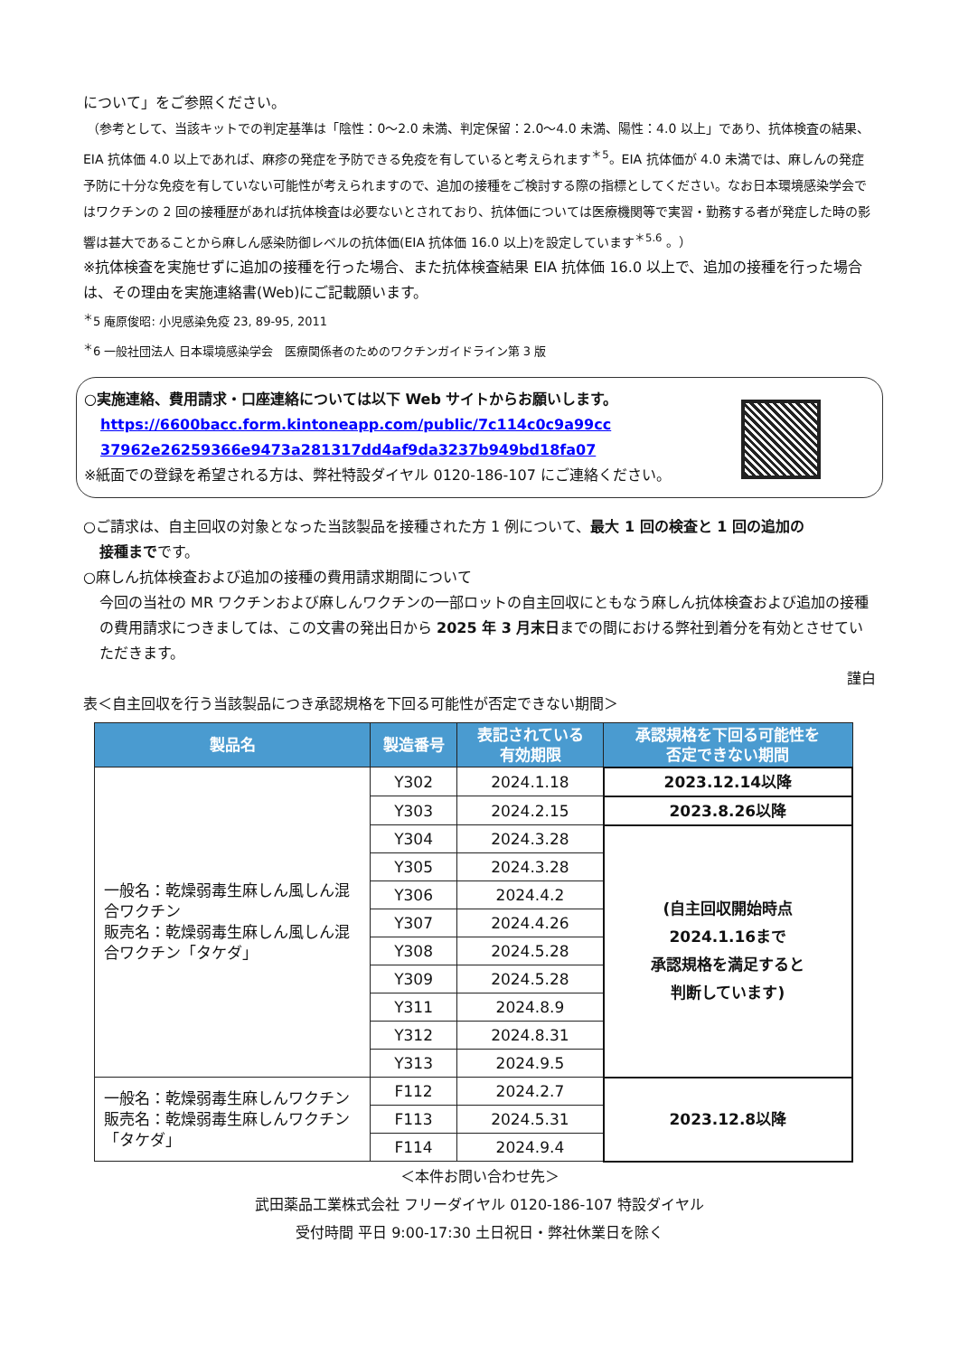について」をご参照ください。
（参考として、当該キットでの判定基準は「陰性：0～2.0 未満、判定保留：2.0～4.0 未満、陽性：4.0 以上」であり、抗体検査の結果、EIA 抗体価 4.0 以上であれば、麻疹の発症を予防できる免疫を有していると考えられます<sup>＊5</sup>。EIA 抗体価が 4.0 未満では、麻しんの発症予防に十分な免疫を有していない可能性が考えられますので、追加の接種をご検討する際の指標としてください。なお日本環境感染学会ではワクチンの 2 回の接種歴があれば抗体検査は必要ないとされており、抗体価については医療機関等で実習・勤務する者が発症した時の影響は甚大であることから麻しん感染防御レベルの抗体価(EIA 抗体価 16.0 以上)を設定しています<sup>＊5.6</sup> 。）
※抗体検査を実施せずに追加の接種を行った場合、また抗体検査結果 EIA 抗体価 16.0 以上で、追加の接種を行った場合は、その理由を実施連絡書(Web)にご記載願います。
<sup>＊</sup>5 庵原俊昭: 小児感染免疫 23, 89-95, 2011
<sup>＊</sup>6 一般社団法人 日本環境感染学会　医療関係者のためのワクチンガイドライン第 3 版
○実施連絡、費用請求・口座連絡については以下 Web サイトからお願いします。
https://6600bacc.form.kintoneapp.com/public/7c114c0c9a99cc
37962e26259366e9473a281317dd4af9da3237b949bd18fa07
※紙面での登録を希望される方は、弊社特設ダイヤル 0120-186-107 にご連絡ください。
○ご請求は、自主回収の対象となった当該製品を接種された方 1 例について、最大 1 回の検査と 1 回の追加の
接種までです。
○麻しん抗体検査および追加の接種の費用請求期間について
今回の当社の MR ワクチンおよび麻しんワクチンの一部ロットの自主回収にともなう麻しん抗体検査および追加の接種の費用請求につきましては、この文書の発出日から 2025 年 3 月末日までの間における弊社到着分を有効とさせていただきます。
謹白
表＜自主回収を行う当該製品につき承認規格を下回る可能性が否定できない期間＞
| 製品名 | 製造番号 | 表記されている 有効期限 | 承認規格を下回る可能性を 否定できない期間 |
| --- | --- | --- | --- |
| 一般名：乾燥弱毒生麻しん風しん混合ワクチン 販売名：乾燥弱毒生麻しん風しん混合ワクチン「タケダ」 | Y302 | 2024.1.18 | 2023.12.14以降 |
| | Y303 | 2024.2.15 | 2023.8.26以降 |
| | Y304 | 2024.3.28 | (自主回収開始時点 2024.1.16まで 承認規格を満足すると 判断しています) |
| | Y305 | 2024.3.28 | |
| | Y306 | 2024.4.2 | |
| | Y307 | 2024.4.26 | |
| | Y308 | 2024.5.28 | |
| | Y309 | 2024.5.28 | |
| | Y311 | 2024.8.9 | |
| | Y312 | 2024.8.31 | |
| | Y313 | 2024.9.5 | |
| 一般名：乾燥弱毒生麻しんワクチン 販売名：乾燥弱毒生麻しんワクチン「タケダ」 | F112 | 2024.2.7 | 2023.12.8以降 |
| | F113 | 2024.5.31 | |
| | F114 | 2024.9.4 | |
＜本件お問い合わせ先＞
武田薬品工業株式会社 フリーダイヤル 0120-186-107 特設ダイヤル
受付時間 平日 9:00-17:30 土日祝日・弊社休業日を除く